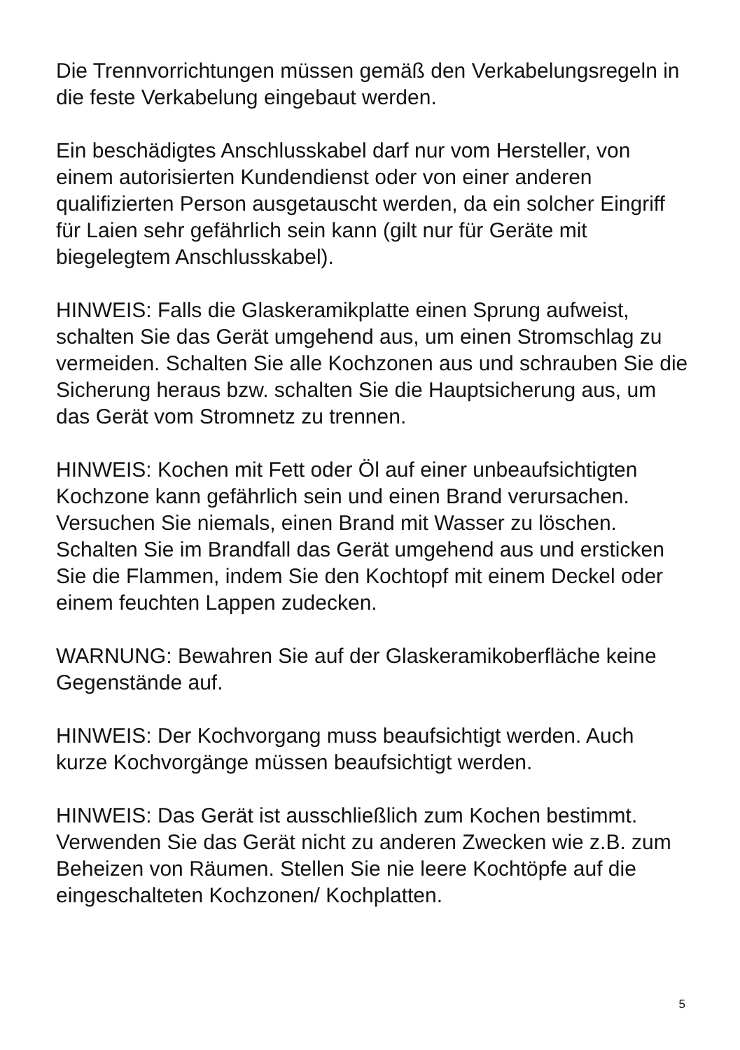Die Trennvorrichtungen müssen gemäß den Verkabelungsregeln in die feste Verkabelung eingebaut werden.
Ein beschädigtes Anschlusskabel darf nur vom Hersteller, von einem autorisierten Kundendienst oder von einer anderen qualifizierten Person ausgetauscht werden, da ein solcher Eingriff für Laien sehr gefährlich sein kann (gilt nur für Geräte mit biegelegtem Anschlusskabel).
HINWEIS: Falls die Glaskeramikplatte einen Sprung aufweist, schalten Sie das Gerät umgehend aus, um einen Stromschlag zu vermeiden. Schalten Sie alle Kochzonen aus und schrauben Sie die Sicherung heraus bzw. schalten Sie die Hauptsicherung aus, um das Gerät vom Stromnetz zu trennen.
HINWEIS: Kochen mit Fett oder Öl auf einer unbeaufsichtigten Kochzone kann gefährlich sein und einen Brand verursachen. Versuchen Sie niemals, einen Brand mit Wasser zu löschen. Schalten Sie im Brandfall das Gerät umgehend aus und ersticken Sie die Flammen, indem Sie den Kochtopf mit einem Deckel oder einem feuchten Lappen zudecken.
WARNUNG: Bewahren Sie auf der Glaskeramikoberfläche keine Gegenstände auf.
HINWEIS: Der Kochvorgang muss beaufsichtigt werden. Auch kurze Kochvorgänge müssen beaufsichtigt werden.
HINWEIS: Das Gerät ist ausschließlich zum Kochen bestimmt. Verwenden Sie das Gerät nicht zu anderen Zwecken wie z.B. zum Beheizen von Räumen. Stellen Sie nie leere Kochtöpfe auf die eingeschalteten Kochzonen/ Kochplatten.
5